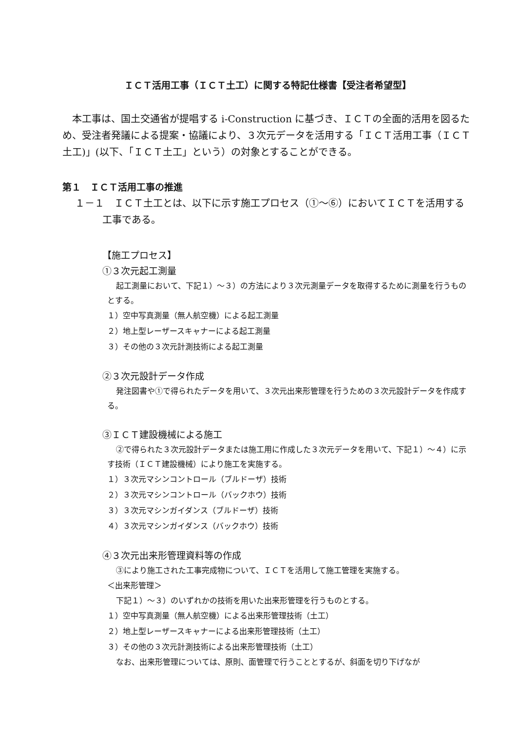ＩＣＴ活用工事（ＩＣＴ土工）に関する特記仕様書【受注者希望型】
本工事は、国土交通省が提唱する i-Construction に基づき、ＩＣＴの全面的活用を図るため、受注者発議による提案・協議により、３次元データを活用する「ＩＣＴ活用工事（ＩＣＴ土工)」(以下、「ＩＣＴ土工」という）の対象とすることができる。
第１　ＩＣＴ活用工事の推進
１－１　ＩＣＴ土工とは、以下に示す施工プロセス（①～⑥）においてＩＣＴを活用する工事である。
【施工プロセス】
①３次元起工測量
起工測量において、下記１）～３）の方法により３次元測量データを取得するために測量を行うものとする。
１）空中写真測量（無人航空機）による起工測量
２）地上型レーザースキャナーによる起工測量
３）その他の３次元計測技術による起工測量
②３次元設計データ作成
発注図書や①で得られたデータを用いて、３次元出来形管理を行うための３次元設計データを作成する。
③ＩＣＴ建設機械による施工
②で得られた３次元設計データまたは施工用に作成した３次元データを用いて、下記１）～４）に示す技術（ＩＣＴ建設機械）により施工を実施する。
１）３次元マシンコントロール（ブルドーザ）技術
２）３次元マシンコントロール（バックホウ）技術
３）３次元マシンガイダンス（ブルドーザ）技術
４）３次元マシンガイダンス（バックホウ）技術
④３次元出来形管理資料等の作成
③により施工された工事完成物について、ＩＣＴを活用して施工管理を実施する。
＜出来形管理＞
下記１）～３）のいずれかの技術を用いた出来形管理を行うものとする。
１）空中写真測量（無人航空機）による出来形管理技術（土工）
２）地上型レーザースキャナーによる出来形管理技術（土工）
３）その他の３次元計測技術による出来形管理技術（土工）
なお、出来形管理については、原則、面管理で行うこととするが、斜面を切り下げなが